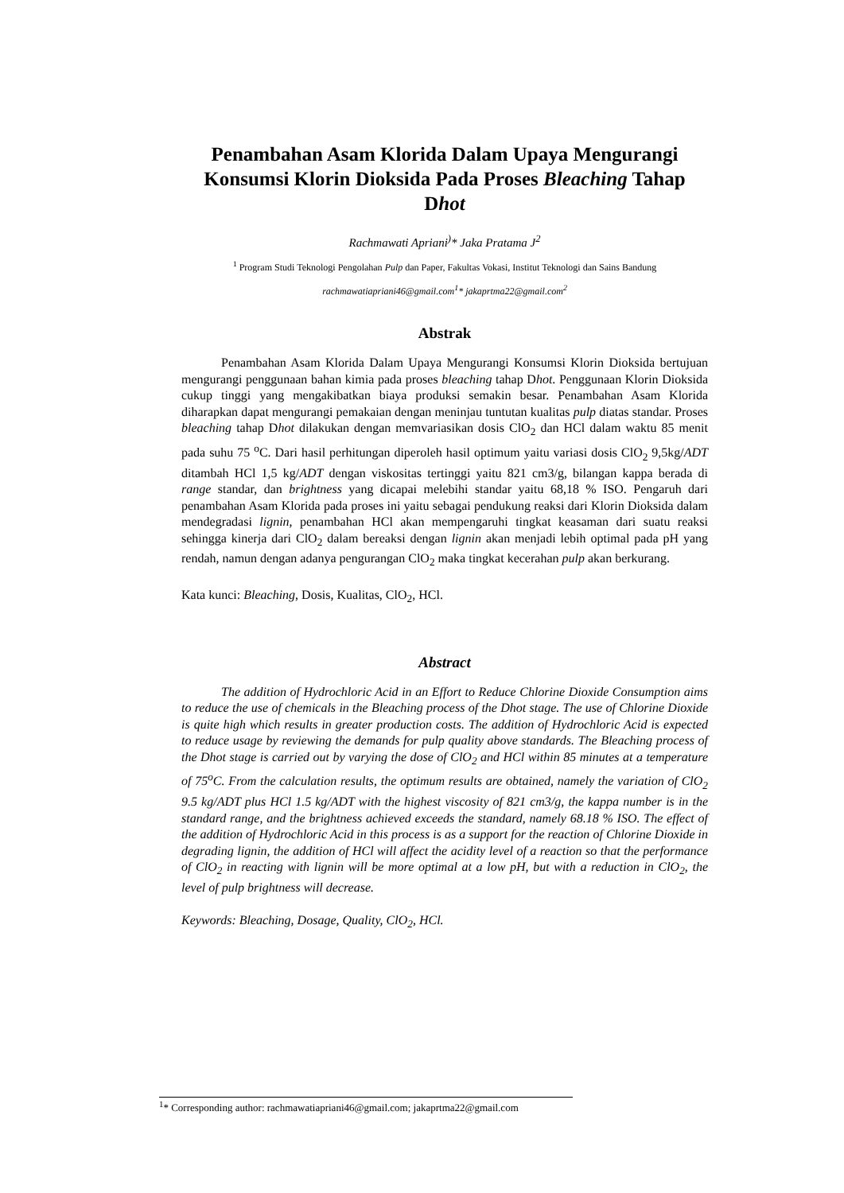Penambahan Asam Klorida Dalam Upaya Mengurangi Konsumsi Klorin Dioksida Pada Proses Bleaching Tahap Dhot
Rachmawati Apriani<sup>)</sup>* Jaka Pratama J<sup>2</sup>
<sup>1</sup> Program Studi Teknologi Pengolahan Pulp dan Paper, Fakultas Vokasi, Institut Teknologi dan Sains Bandung
rachmawatiapriani46@gmail.com<sup>1</sup>* jakaprtma22@gmail.com<sup>2</sup>
Abstrak
Penambahan Asam Klorida Dalam Upaya Mengurangi Konsumsi Klorin Dioksida bertujuan mengurangi penggunaan bahan kimia pada proses bleaching tahap Dhot. Penggunaan Klorin Dioksida cukup tinggi yang mengakibatkan biaya produksi semakin besar. Penambahan Asam Klorida diharapkan dapat mengurangi pemakaian dengan meninjau tuntutan kualitas pulp diatas standar. Proses bleaching tahap Dhot dilakukan dengan memvariasikan dosis ClO<sub>2</sub> dan HCl dalam waktu 85 menit pada suhu 75 <sup>o</sup>C. Dari hasil perhitungan diperoleh hasil optimum yaitu variasi dosis ClO<sub>2</sub> 9,5kg/ADT ditambah HCl 1,5 kg/ADT dengan viskositas tertinggi yaitu 821 cm3/g, bilangan kappa berada di range standar, dan brightness yang dicapai melebihi standar yaitu 68,18 % ISO. Pengaruh dari penambahan Asam Klorida pada proses ini yaitu sebagai pendukung reaksi dari Klorin Dioksida dalam mendegradasi lignin, penambahan HCl akan mempengaruhi tingkat keasaman dari suatu reaksi sehingga kinerja dari ClO<sub>2</sub> dalam bereaksi dengan lignin akan menjadi lebih optimal pada pH yang rendah, namun dengan adanya pengurangan ClO<sub>2</sub> maka tingkat kecerahan pulp akan berkurang.
Kata kunci: Bleaching, Dosis, Kualitas, ClO<sub>2</sub>, HCl.
Abstract
The addition of Hydrochloric Acid in an Effort to Reduce Chlorine Dioxide Consumption aims to reduce the use of chemicals in the Bleaching process of the Dhot stage. The use of Chlorine Dioxide is quite high which results in greater production costs. The addition of Hydrochloric Acid is expected to reduce usage by reviewing the demands for pulp quality above standards. The Bleaching process of the Dhot stage is carried out by varying the dose of ClO<sub>2</sub> and HCl within 85 minutes at a temperature of 75<sup>o</sup>C. From the calculation results, the optimum results are obtained, namely the variation of ClO<sub>2</sub> 9.5 kg/ADT plus HCl 1.5 kg/ADT with the highest viscosity of 821 cm3/g, the kappa number is in the standard range, and the brightness achieved exceeds the standard, namely 68.18 % ISO. The effect of the addition of Hydrochloric Acid in this process is as a support for the reaction of Chlorine Dioxide in degrading lignin, the addition of HCl will affect the acidity level of a reaction so that the performance of ClO<sub>2</sub> in reacting with lignin will be more optimal at a low pH, but with a reduction in ClO<sub>2</sub>, the level of pulp brightness will decrease.
Keywords: Bleaching, Dosage, Quality, ClO<sub>2</sub>, HCl.
<sup>1</sup>* Corresponding author: rachmawatiapriani46@gmail.com; jakaprtma22@gmail.com